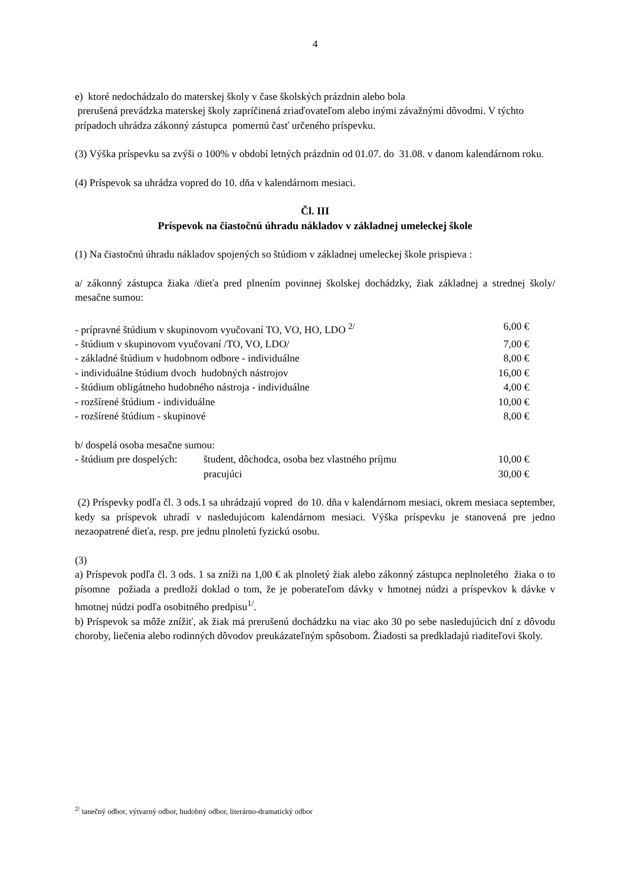4
e) ktoré nedochádzalo do materskej školy v čase školských prázdnin alebo bola
prerušená prevádzka materskej školy zapríčinená zriaďovateľom alebo inými závažnými dôvodmi. V týchto prípadoch uhrádza zákonný zástupca pomernú časť určeného príspevku.
(3) Výška príspevku sa zvýši o 100% v období letných prázdnin od 01.07. do 31.08. v danom kalendárnom roku.
(4) Príspevok sa uhrádza vopred do 10. dňa v kalendárnom mesiaci.
Čl. III
Príspevok na čiastočnú úhradu nákladov v základnej umeleckej škole
(1) Na čiastočnú úhradu nákladov spojených so štúdiom v základnej umeleckej škole prispieva :
a/ zákonný zástupca žiaka /dieťa pred plnením povinnej školskej dochádzky, žiak základnej a strednej školy/ mesačne sumou:
| - prípravné štúdium v skupinovom vyučovaní TO, VO, HO, LDO <sup>2/</sup> | 6,00 € |
| - štúdium v skupinovom vyučovaní /TO, VO, LDO/ | 7,00 € |
| - základné štúdium v hudobnom odbore - individuálne | 8,00 € |
| - individuálne štúdium dvoch hudobných nástrojov | 16,00 € |
| - štúdium obligátneho hudobného nástroja - individuálne | 4,00 € |
| - rozšírené štúdium - individuálne | 10,00 € |
| - rozšírené štúdium - skupinové | 8,00 € |
b/ dospelá osoba mesačne sumou:
| - štúdium pre dospelých: | študent, dôchodca, osoba bez vlastného príjmu | 10,00 € |
| | pracujúci | 30,00 € |
(2) Príspevky podľa čl. 3 ods.1 sa uhrádzajú vopred do 10. dňa v kalendárnom mesiaci, okrem mesiaca september, kedy sa príspevok uhradí v nasledujúcom kalendárnom mesiaci. Výška príspevku je stanovená pre jedno nezaopatrené dieťa, resp. pre jednu plnoletú fyzickú osobu.
(3)
a) Príspevok podľa čl. 3 ods. 1 sa zníži na 1,00 € ak plnoletý žiak alebo zákonný zástupca neplnoletého žiaka o to písomne požiada a predloží doklad o tom, že je poberateľom dávky v hmotnej núdzi a príspevkov k dávke v hmotnej núdzi podľa osobitného predpisu<sup>1/</sup>.
b) Príspevok sa môže znížiť, ak žiak má prerušenú dochádzku na viac ako 30 po sebe nasledujúcich dní z dôvodu choroby, liečenia alebo rodinných dôvodov preukázateľným spôsobom. Žiadosti sa predkladajú riaditeľovi školy.
<sup>2/</sup> tanečný odbor, výtvarný odbor, hudobný odbor, literárno-dramatický odbor